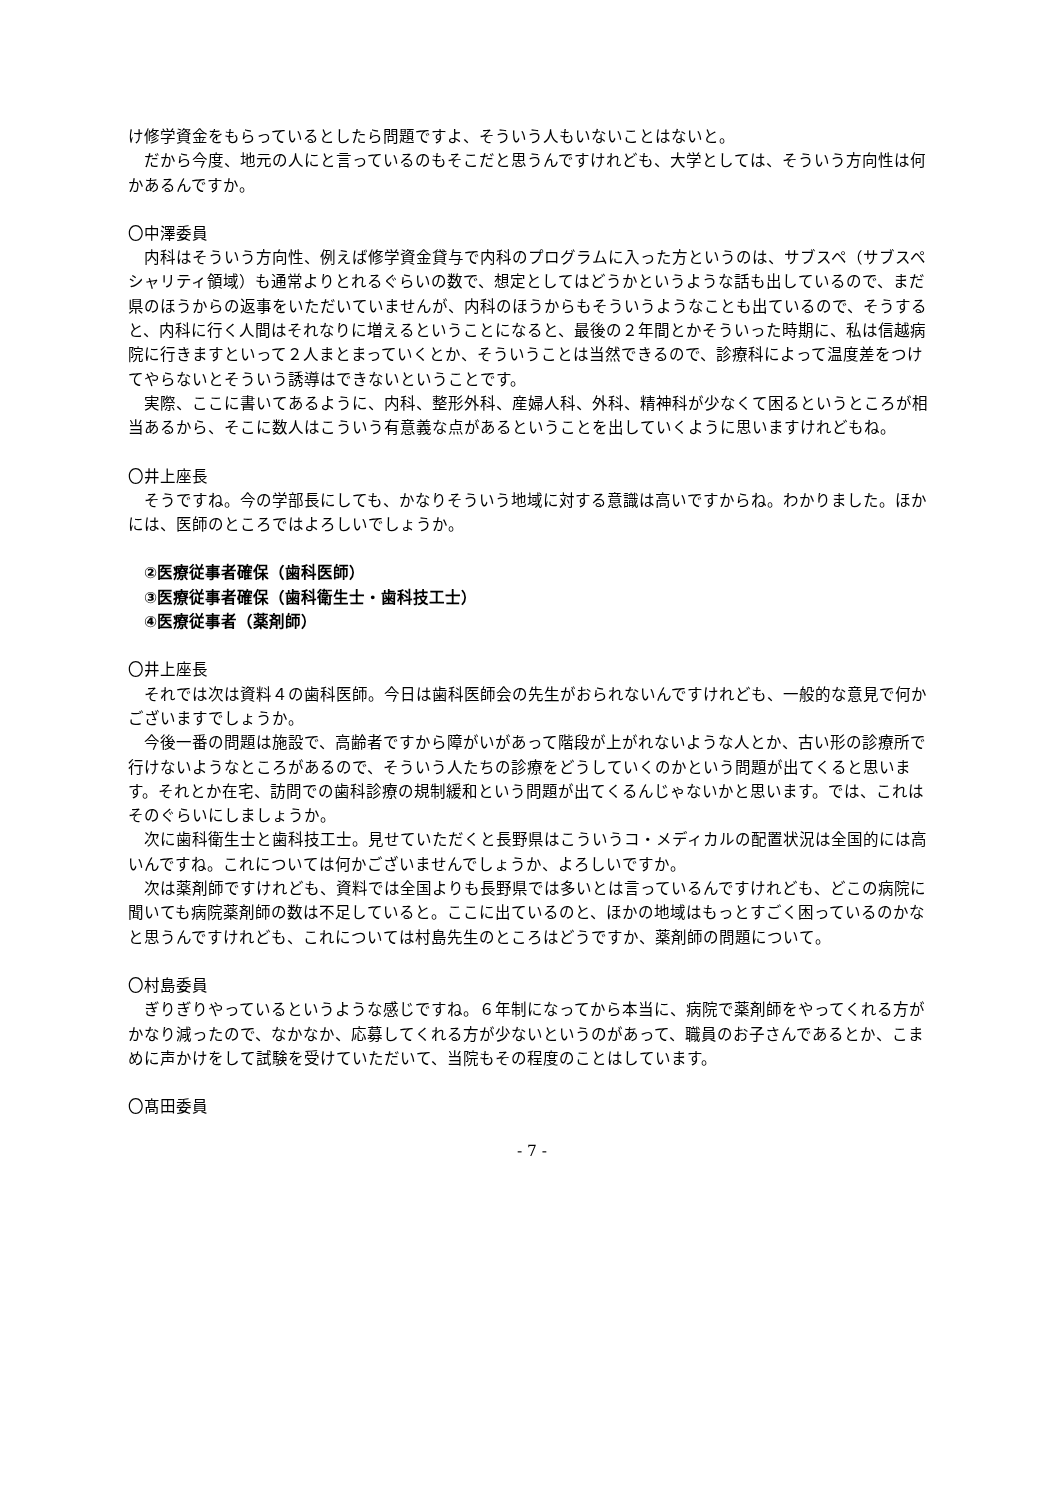け修学資金をもらっているとしたら問題ですよ、そういう人もいないことはないと。
　だから今度、地元の人にと言っているのもそこだと思うんですけれども、大学としては、そういう方向性は何かあるんですか。
〇中澤委員
　内科はそういう方向性、例えば修学資金貸与で内科のプログラムに入った方というのは、サブスペ（サブスペシャリティ領域）も通常よりとれるぐらいの数で、想定としてはどうかというような話も出しているので、まだ県のほうからの返事をいただいていませんが、内科のほうからもそういうようなことも出ているので、そうすると、内科に行く人間はそれなりに増えるということになると、最後の２年間とかそういった時期に、私は信越病院に行きますといって２人まとまっていくとか、そういうことは当然できるので、診療科によって温度差をつけてやらないとそういう誘導はできないということです。
　実際、ここに書いてあるように、内科、整形外科、産婦人科、外科、精神科が少なくて困るというところが相当あるから、そこに数人はこういう有意義な点があるということを出していくように思いますけれどもね。
〇井上座長
　そうですね。今の学部長にしても、かなりそういう地域に対する意識は高いですからね。わかりました。ほかには、医師のところではよろしいでしょうか。
②医療従事者確保（歯科医師）
③医療従事者確保（歯科衛生士・歯科技工士）
④医療従事者（薬剤師）
〇井上座長
　それでは次は資料４の歯科医師。今日は歯科医師会の先生がおられないんですけれども、一般的な意見で何かございますでしょうか。
　今後一番の問題は施設で、高齢者ですから障がいがあって階段が上がれないような人とか、古い形の診療所で行けないようなところがあるので、そういう人たちの診療をどうしていくのかという問題が出てくると思います。それとか在宅、訪問での歯科診療の規制緩和という問題が出てくるんじゃないかと思います。では、これはそのぐらいにしましょうか。
　次に歯科衛生士と歯科技工士。見せていただくと長野県はこういうコ・メディカルの配置状況は全国的には高いんですね。これについては何かございませんでしょうか、よろしいですか。
　次は薬剤師ですけれども、資料では全国よりも長野県では多いとは言っているんですけれども、どこの病院に聞いても病院薬剤師の数は不足していると。ここに出ているのと、ほかの地域はもっとすごく困っているのかなと思うんですけれども、これについては村島先生のところはどうですか、薬剤師の問題について。
〇村島委員
　ぎりぎりやっているというような感じですね。６年制になってから本当に、病院で薬剤師をやってくれる方がかなり減ったので、なかなか、応募してくれる方が少ないというのがあって、職員のお子さんであるとか、こまめに声かけをして試験を受けていただいて、当院もその程度のことはしています。
〇髙田委員
- 7 -